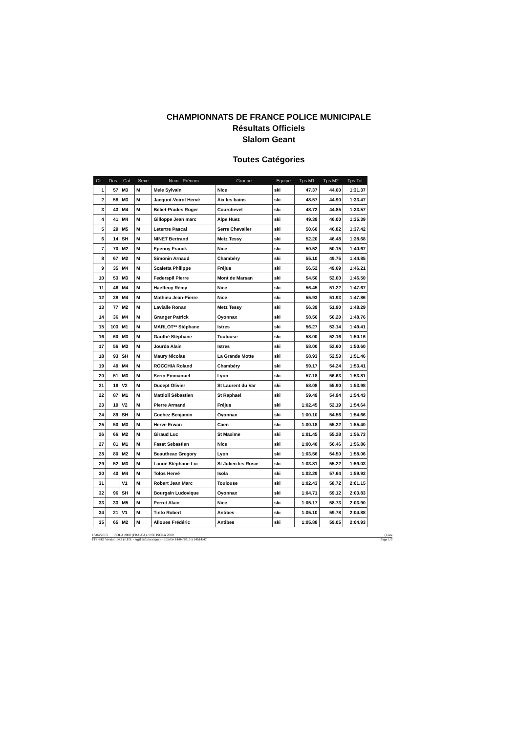CHAMPIONNATS DE FRANCE POLICE MUNICIPALE
Résultats Officiels
Slalom Geant
Toutes Catégories
| Clt. | Dos | Cat. | Sexe | Nom - Prénom | Groupe | Equipe | Tps M1 | Tps M2 | Tps Tot |
| --- | --- | --- | --- | --- | --- | --- | --- | --- | --- |
| 1 | 57 | M3 | M | Mele Sylvain | Nice | ski | 47.37 | 44.00 | 1:31.37 |
| 2 | 58 | M3 | M | Jacquot-Voirol Hervé | Aix les bains | ski | 48.57 | 44.90 | 1:33.47 |
| 3 | 43 | M4 | M | Billiet-Prades Roger | Courchevel | ski | 48.72 | 44.85 | 1:33.57 |
| 4 | 41 | M4 | M | Gilloppe Jean marc | Alpe Huez | ski | 49.39 | 46.00 | 1:35.39 |
| 5 | 29 | M5 | M | Letertre Pascal | Serre Chevalier | ski | 50.60 | 46.82 | 1:37.42 |
| 6 | 14 | SH | M | NINET Bertrand | Metz Tessy | ski | 52.20 | 46.48 | 1:38.68 |
| 7 | 70 | M2 | M | Epenoy Franck | Nice | ski | 50.52 | 50.15 | 1:40.67 |
| 8 | 67 | M2 | M | Simonin Arnaud | Chambéry | ski | 55.10 | 49.75 | 1:44.85 |
| 9 | 35 | M4 | M | Scaletta Philippe | Fréjus | ski | 56.52 | 49.69 | 1:46.21 |
| 10 | 53 | M3 | M | Federspil Pierre | Mont de Marsan | ski | 54.50 | 52.00 | 1:46.50 |
| 11 | 46 | M4 | M | Haeffeuy Rémy | Nice | ski | 56.45 | 51.22 | 1:47.67 |
| 12 | 38 | M4 | M | Mathieu Jean-Pierre | Nice | ski | 55.93 | 51.93 | 1:47.86 |
| 13 | 77 | M2 | M | Lavialle Ronan | Metz Tessy | ski | 56.39 | 51.90 | 1:48.29 |
| 14 | 36 | M4 | M | Granger Patrick | Oyonnax | ski | 58.56 | 50.20 | 1:48.76 |
| 15 | 103 | M1 | M | MARLOT** Stéphane | Istres | ski | 56.27 | 53.14 | 1:49.41 |
| 16 | 60 | M3 | M | Gauthé Stéphane | Toulouse | ski | 58.00 | 52.16 | 1:50.16 |
| 17 | 56 | M3 | M | Jourda Alain | Istres | ski | 58.00 | 52.60 | 1:50.60 |
| 18 | 93 | SH | M | Maury Nicolas | La Grande Motte | ski | 58.93 | 52.53 | 1:51.46 |
| 19 | 49 | M4 | M | ROCCHIA Roland | Chambéry | ski | 59.17 | 54.24 | 1:53.41 |
| 20 | 51 | M3 | M | Serin Emmanuel | Lyon | ski | 57.18 | 56.63 | 1:53.81 |
| 21 | 18 | V2 | M | Ducept Olivier | St Laurent du Var | ski | 58.08 | 55.90 | 1:53.98 |
| 22 | 87 | M1 | M | Mattioli Sébastien | St Raphael | ski | 59.49 | 54.94 | 1:54.43 |
| 23 | 19 | V2 | M | Pierre Armand | Fréjus | ski | 1:02.45 | 52.19 | 1:54.64 |
| 24 | 89 | SH | M | Cochez Benjamin | Oyonnax | ski | 1:00.10 | 54.56 | 1:54.66 |
| 25 | 50 | M3 | M | Herve Erwan | Caen | ski | 1:00.18 | 55.22 | 1:55.40 |
| 26 | 66 | M2 | M | Giraud Luc | St Maxime | ski | 1:01.45 | 55.28 | 1:56.73 |
| 27 | 81 | M1 | M | Fasst Sebastien | Nice | ski | 1:00.40 | 56.46 | 1:56.86 |
| 28 | 80 | M2 | M | Beautheac Gregory | Lyon | ski | 1:03.56 | 54.50 | 1:58.06 |
| 29 | 52 | M3 | M | Lanoé Stéphane Loi | St Julien les Rosie | ski | 1:03.81 | 55.22 | 1:59.03 |
| 30 | 40 | M4 | M | Tolos Hervé | Isola | ski | 1:02.29 | 57.64 | 1:59.93 |
| 31 | | V1 | M | Robert Jean Marc | Toulouse | ski | 1:02.43 | 58.72 | 2:01.15 |
| 32 | 96 | SH | M | Bourgain Ludovique | Oyonnax | ski | 1:04.71 | 59.12 | 2:03.83 |
| 33 | 33 | M5 | M | Perret Alain | Nice | ski | 1:05.17 | 58.73 | 2:03.90 |
| 34 | 21 | V1 | M | Tinto Robert | Antibes | ski | 1:05.10 | 59.78 | 2:04.88 |
| 35 | 65 | M2 | M | Alloues Frédéric | Antibes | ski | 1:05.88 | 59.05 | 2:04.93 |
13/04/2013 ISOLA 2000 (FRA-CA) / ESF ISOLA 2000 (Liste
FFS-SKI Version 14.2 (F.F.S. - Agil Informatique) - Edité le 14/04/2013 à 14h14:47 Page 1/3